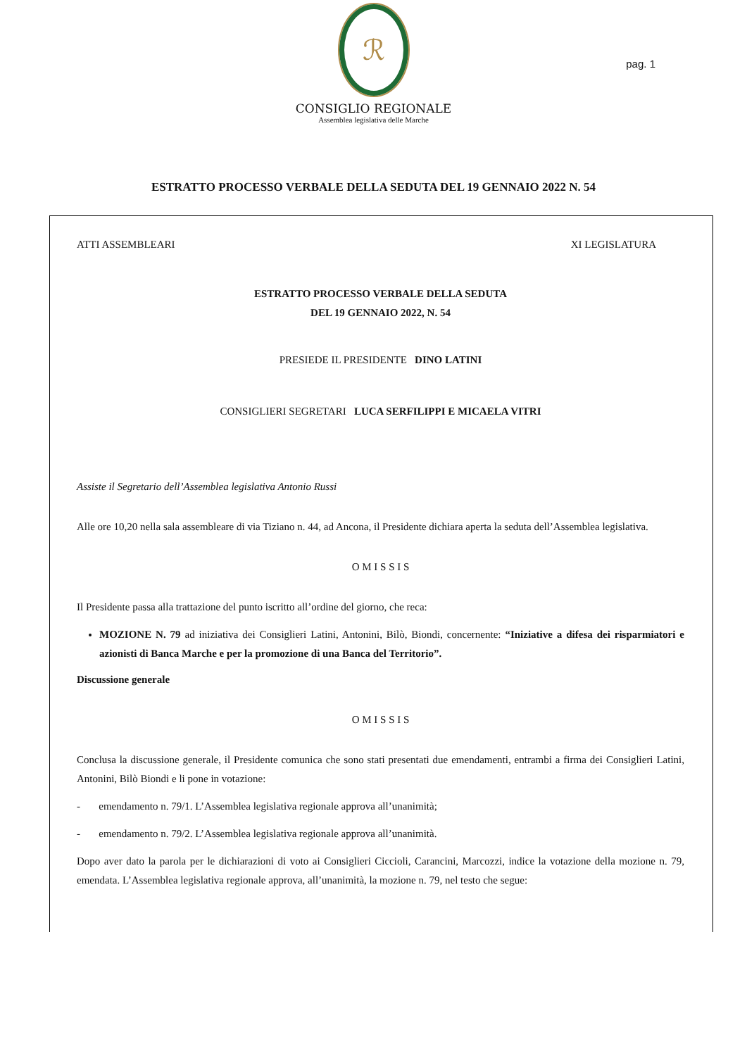ℛ
CONSIGLIO REGIONALE
Assemblea legislativa delle Marche
pag. 1
ESTRATTO PROCESSO VERBALE DELLA SEDUTA DEL 19 GENNAIO 2022 N. 54
ATTI ASSEMBLEARI XI LEGISLATURA
ESTRATTO PROCESSO VERBALE DELLA SEDUTA
DEL 19 GENNAIO 2022, N. 54
PRESIEDE IL PRESIDENTE DINO LATINI
CONSIGLIERI SEGRETARI LUCA SERFILIPPI E MICAELA VITRI
Assiste il Segretario dell’Assemblea legislativa Antonio Russi
Alle ore 10,20 nella sala assembleare di via Tiziano n. 44, ad Ancona, il Presidente dichiara aperta la seduta dell’Assemblea legislativa.
O M I S S I S
Il Presidente passa alla trattazione del punto iscritto all’ordine del giorno, che reca:
MOZIONE N. 79 ad iniziativa dei Consiglieri Latini, Antonini, Bilò, Biondi, concernente: “Iniziative a difesa dei risparmiatori e azionisti di Banca Marche e per la promozione di una Banca del Territorio”.
Discussione generale
O M I S S I S
Conclusa la discussione generale, il Presidente comunica che sono stati presentati due emendamenti, entrambi a firma dei Consiglieri Latini, Antonini, Bilò Biondi e li pone in votazione:
- emendamento n. 79/1. L’Assemblea legislativa regionale approva all’unanimità;
- emendamento n. 79/2. L’Assemblea legislativa regionale approva all’unanimità.
Dopo aver dato la parola per le dichiarazioni di voto ai Consiglieri Ciccioli, Carancini, Marcozzi, indice la votazione della mozione n. 79, emendata. L’Assemblea legislativa regionale approva, all’unanimità, la mozione n. 79, nel testo che segue: